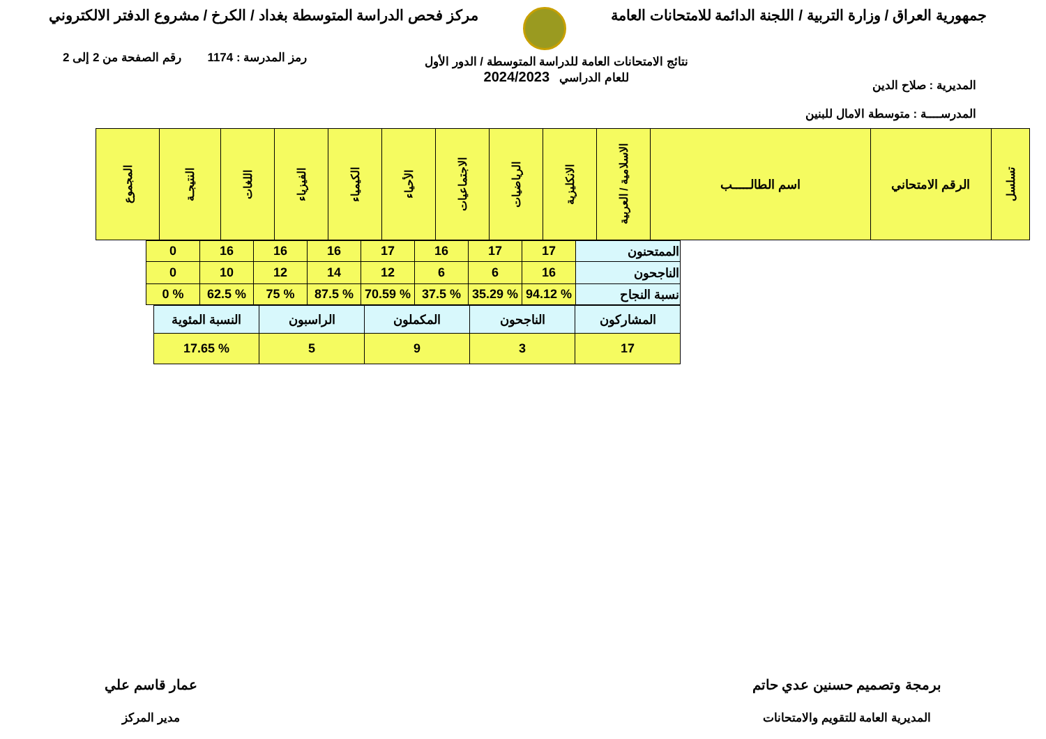جمهورية العراق / وزارة التربية / اللجنة الدائمة للامتحانات العامة
مركز فحص الدراسة المتوسطة بغداد / الكرخ / مشروع الدفتر الالكتروني
المديرية : صلاح الدين
المدرســــة : متوسطة الامال للبنين
نتائج الامتحانات العامة للدراسة المتوسطة / الدور الأول
للعام الدراسي 2024/2023
رمز المدرسة : 1174 رقم الصفحة من 2 إلى 2
| تسلسل | الرقم الامتحاني | اسم الطالـــــب | الاسلامية / العربية | الانكليزية | الرياضيات | الاجتماعيات | الأحياء | الكيمياء | الفيزياء | اللغات | النتيجـة | المجموع |
| --- | --- | --- | --- | --- | --- | --- | --- | --- | --- | --- | --- | --- |
| الممتحنون | 17 | 17 | 16 | 17 | 16 | 16 | 16 | 0 |
| الناجحون | 16 | 6 | 6 | 12 | 14 | 12 | 10 | 0 |
| نسبة النجاح | % 94.12 | % 35.29 | % 37.5 | % 70.59 | % 87.5 | % 75 | % 62.5 | % 0 |
| المشاركون | الناجحون | المكملون | الراسبون | النسبة المئوية |
| 17 | 3 | 9 | 5 | % 17.65 |
برمجة وتصميم حسنين عدي حاتم
المديرية العامة للتقويم والامتحانات
عمار قاسم علي
مدير المركز